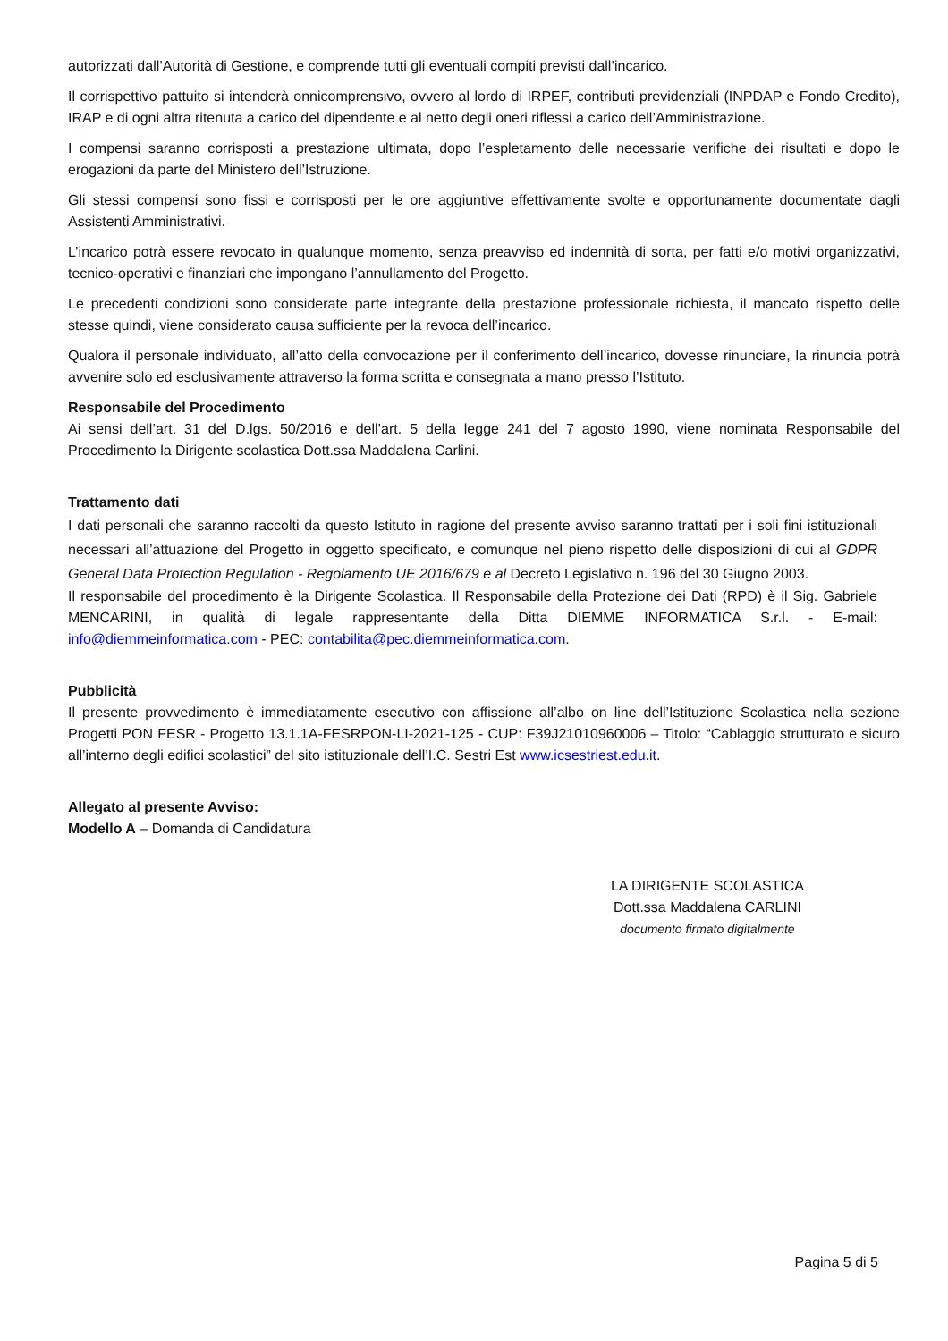autorizzati dall’Autorità di Gestione, e comprende tutti gli eventuali compiti previsti dall’incarico.
Il corrispettivo pattuito si intenderà onnicomprensivo, ovvero al lordo di IRPEF, contributi previdenziali (INPDAP e Fondo Credito), IRAP e di ogni altra ritenuta a carico del dipendente e al netto degli oneri riflessi a carico dell’Amministrazione.
I compensi saranno corrisposti a prestazione ultimata, dopo l’espletamento delle necessarie verifiche dei risultati e dopo le erogazioni da parte del Ministero dell’Istruzione.
Gli stessi compensi sono fissi e corrisposti per le ore aggiuntive effettivamente svolte e opportunamente documentate dagli Assistenti Amministrativi.
L’incarico potrà essere revocato in qualunque momento, senza preavviso ed indennità di sorta, per fatti e/o motivi organizzativi, tecnico-operativi e finanziari che impongano l’annullamento del Progetto.
Le precedenti condizioni sono considerate parte integrante della prestazione professionale richiesta, il mancato rispetto delle stesse quindi, viene considerato causa sufficiente per la revoca dell’incarico.
Qualora il personale individuato, all’atto della convocazione per il conferimento dell’incarico, dovesse rinunciare, la rinuncia potrà avvenire solo ed esclusivamente attraverso la forma scritta e consegnata a mano presso l’Istituto.
Responsabile del Procedimento
Ai sensi dell’art. 31 del D.lgs. 50/2016 e dell’art. 5 della legge 241 del 7 agosto 1990, viene nominata Responsabile del Procedimento la Dirigente scolastica Dott.ssa Maddalena Carlini.
Trattamento dati
I dati personali che saranno raccolti da questo Istituto in ragione del presente avviso saranno trattati per i soli fini istituzionali necessari all’attuazione del Progetto in oggetto specificato, e comunque nel pieno rispetto delle disposizioni di cui al GDPR General Data Protection Regulation - Regolamento UE 2016/679 e al Decreto Legislativo n. 196 del 30 Giugno 2003.
Il responsabile del procedimento è la Dirigente Scolastica. Il Responsabile della Protezione dei Dati (RPD) è il Sig. Gabriele MENCARINI, in qualità di legale rappresentante della Ditta DIEMME INFORMATICA S.r.l. - E-mail: info@diemmeinformatica.com - PEC: contabilita@pec.diemmeinformatica.com.
Pubblicità
Il presente provvedimento è immediatamente esecutivo con affissione all’albo on line dell’Istituzione Scolastica nella sezione Progetti PON FESR - Progetto 13.1.1A-FESRPON-LI-2021-125 - CUP: F39J21010960006 – Titolo: “Cablaggio strutturato e sicuro all’interno degli edifici scolastici” del sito istituzionale dell’I.C. Sestri Est www.icsestriest.edu.it.
Allegato al presente Avviso:
Modello A – Domanda di Candidatura
LA DIRIGENTE SCOLASTICA
Dott.ssa Maddalena CARLINI
documento firmato digitalmente
Pagina 5 di 5